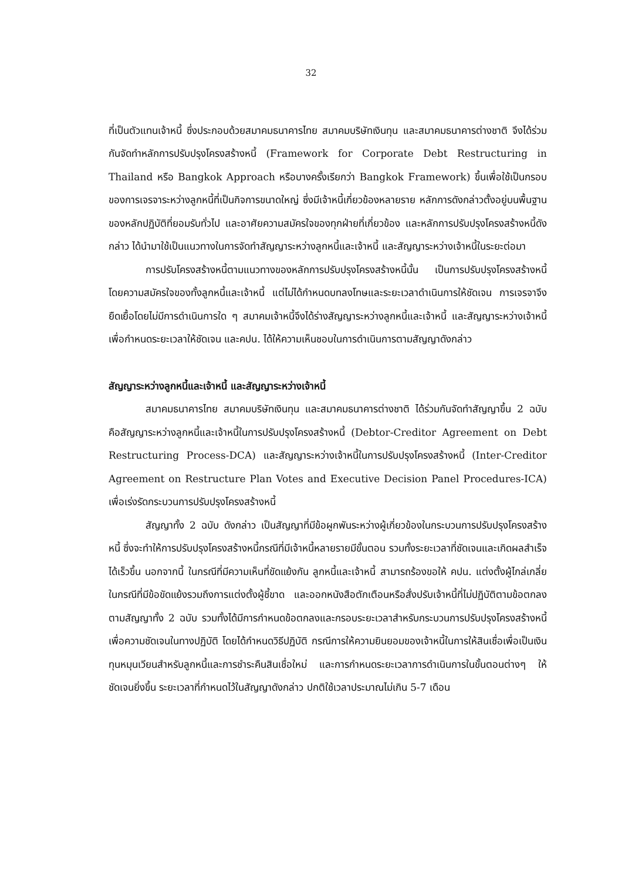32
ที่เป็นตัวแทนเจ้าหนี้ ซึ่งประกอบด้วยสมาคมธนาคารไทย สมาคมบริษัทเงินทุน และสมาคมธนาคารต่างชาติ จึงได้ร่วมกันจัดทำหลักการปรับปรุงโครงสร้างหนี้ (Framework for Corporate Debt Restructuring in Thailand หรือ Bangkok Approach หรือบางครั้งเรียกว่า Bangkok Framework) ขึ้นเพื่อใช้เป็นกรอบของการเจรจาระหว่างลูกหนี้ที่เป็นกิจการขนาดใหญ่ ซึ่งมีเจ้าหนี้เกี่ยวข้องหลายราย หลักการดังกล่าวตั้งอยู่บนพื้นฐานของหลักปฏิบัติที่ยอมรับทั่วไป และอาศัยความสมัครใจของทุกฝ่ายที่เกี่ยวข้อง และหลักการปรับปรุงโครงสร้างหนี้ดังกล่าว ได้นำมาใช้เป็นแนวทางในการจัดทำสัญญาระหว่างลูกหนี้และเจ้าหนี้ และสัญญาระหว่างเจ้าหนี้ในระยะต่อมา
การปรับโครงสร้างหนี้ตามแนวทางของหลักการปรับปรุงโครงสร้างหนี้นั้น เป็นการปรับปรุงโครงสร้างหนี้โดยความสมัครใจของทั้งลูกหนี้และเจ้าหนี้ แต่ไม่ได้กำหนดบทลงโทษและระยะเวลาดำเนินการให้ชัดเจน การเจรจาจึงยืดเยื้อโดยไม่มีการดำเนินการใด ๆ สมาคมเจ้าหนี้จึงได้ร่างสัญญาระหว่างลูกหนี้และเจ้าหนี้ และสัญญาระหว่างเจ้าหนี้ เพื่อกำหนดระยะเวลาให้ชัดเจน และคปน. ได้ให้ความเห็นชอบในการดำเนินการตามสัญญาดังกล่าว
สัญญาระหว่างลูกหนี้และเจ้าหนี้ และสัญญาระหว่างเจ้าหนี้
สมาคมธนาคารไทย สมาคมบริษัทเงินทุน และสมาคมธนาคารต่างชาติ ได้ร่วมกันจัดทำสัญญาขึ้น 2 ฉบับ คือสัญญาระหว่างลูกหนี้และเจ้าหนี้ในการปรับปรุงโครงสร้างหนี้ (Debtor-Creditor Agreement on Debt Restructuring Process-DCA) และสัญญาระหว่างเจ้าหนี้ในการปรับปรุงโครงสร้างหนี้ (Inter-Creditor Agreement on Restructure Plan Votes and Executive Decision Panel Procedures-ICA) เพื่อเร่งรัดกระบวนการปรับปรุงโครงสร้างหนี้
สัญญาทั้ง 2 ฉบับ ดังกล่าว เป็นสัญญาที่มีข้อผูกพันระหว่างผู้เกี่ยวข้องในกระบวนการปรับปรุงโครงสร้างหนี้ ซึ่งจะทำให้การปรับปรุงโครงสร้างหนี้กรณีที่มีเจ้าหนี้หลายรายมีขั้นตอน รวมทั้งระยะเวลาที่ชัดเจนและเกิดผลสำเร็จได้เร็วขึ้น นอกจากนี้ ในกรณีที่มีความเห็นที่ขัดแย้งกัน ลูกหนี้และเจ้าหนี้ สามารถร้องขอให้ คปน. แต่งตั้งผู้ไกล่เกลี่ยในกรณีที่มีข้อขัดแย้งรวมถึงการแต่งตั้งผู้ชี้ขาด และออกหนังสือตักเตือนหรือสั่งปรับเจ้าหนี้ที่ไม่ปฏิบัติตามข้อตกลงตามสัญญาทั้ง 2 ฉบับ รวมทั้งได้มีการกำหนดข้อตกลงและกรอบระยะเวลาสำหรับกระบวนการปรับปรุงโครงสร้างหนี้ เพื่อความชัดเจนในทางปฏิบัติ โดยได้กำหนดวิธีปฏิบัติ กรณีการให้ความยินยอมของเจ้าหนี้ในการให้สินเชื่อเพื่อเป็นเงินทุนหมุนเวียนสำหรับลูกหนี้และการชำระคืนสินเชื่อใหม่ และการกำหนดระยะเวลาการดำเนินการในขั้นตอนต่างๆ ให้ชัดเจนยิ่งขึ้น ระยะเวลาที่กำหนดไว้ในสัญญาดังกล่าว ปกติใช้เวลาประมาณไม่เกิน 5-7 เดือน